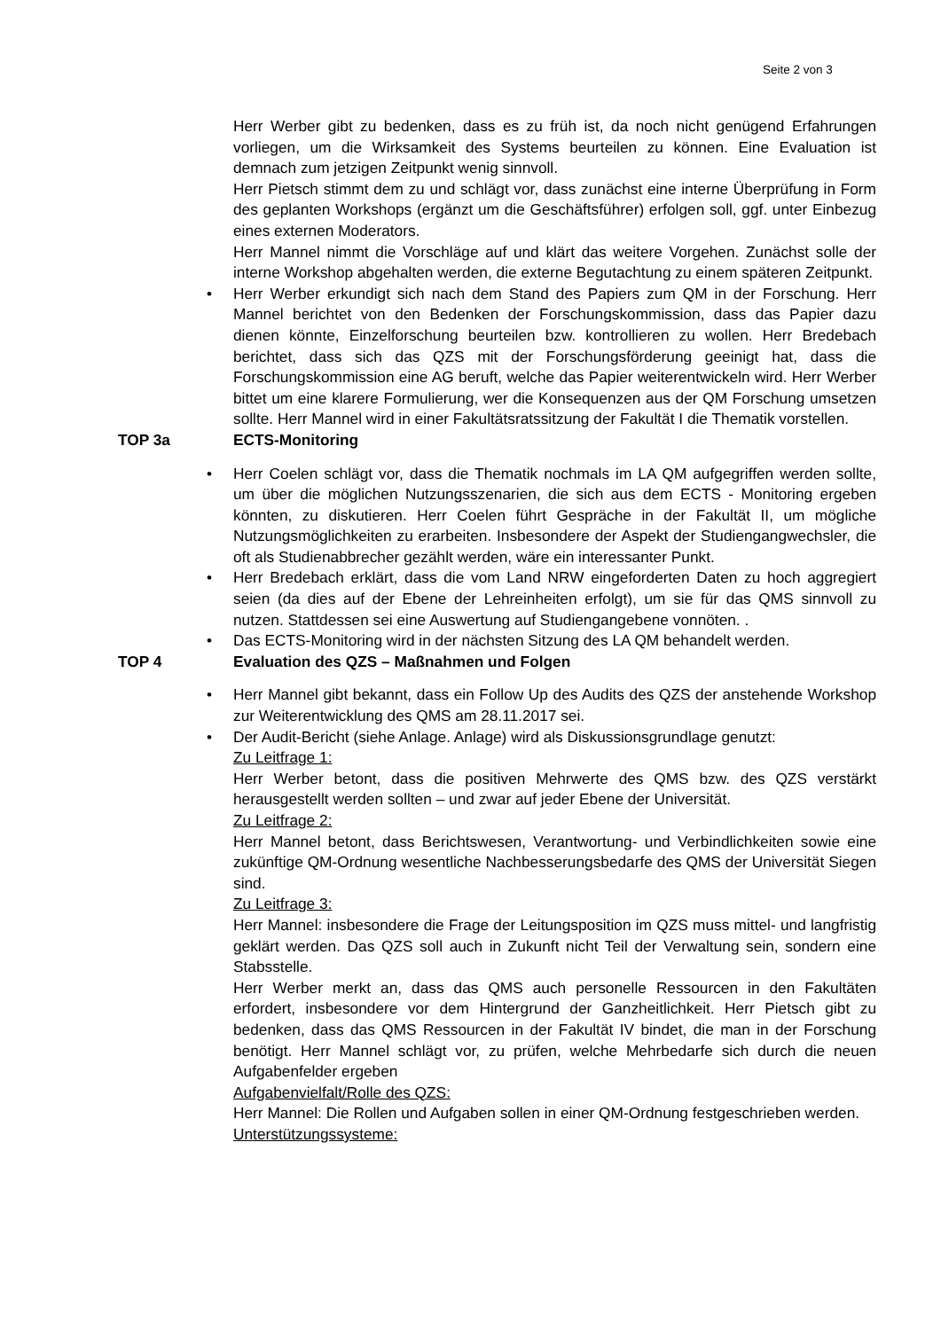Seite 2 von 3
Herr Werber gibt zu bedenken, dass es zu früh ist, da noch nicht genügend Erfahrungen vorliegen, um die Wirksamkeit des Systems beurteilen zu können. Eine Evaluation ist demnach zum jetzigen Zeitpunkt wenig sinnvoll.
Herr Pietsch stimmt dem zu und schlägt vor, dass zunächst eine interne Überprüfung in Form des geplanten Workshops (ergänzt um die Geschäftsführer) erfolgen soll, ggf. unter Einbezug eines externen Moderators.
Herr Mannel nimmt die Vorschläge auf und klärt das weitere Vorgehen. Zunächst solle der interne Workshop abgehalten werden, die externe Begutachtung zu einem späteren Zeitpunkt.
• Herr Werber erkundigt sich nach dem Stand des Papiers zum QM in der Forschung. Herr Mannel berichtet von den Bedenken der Forschungskommission, dass das Papier dazu dienen könnte, Einzelforschung beurteilen bzw. kontrollieren zu wollen. Herr Bredebach berichtet, dass sich das QZS mit der Forschungsförderung geeinigt hat, dass die Forschungskommission eine AG beruft, welche das Papier weiterentwickeln wird. Herr Werber bittet um eine klarere Formulierung, wer die Konsequenzen aus der QM Forschung umsetzen sollte. Herr Mannel wird in einer Fakultätsratssitzung der Fakultät I die Thematik vorstellen.
TOP 3a ECTS-Monitoring
• Herr Coelen schlägt vor, dass die Thematik nochmals im LA QM aufgegriffen werden sollte, um über die möglichen Nutzungsszenarien, die sich aus dem ECTS - Monitoring ergeben könnten, zu diskutieren. Herr Coelen führt Gespräche in der Fakultät II, um mögliche Nutzungsmöglichkeiten zu erarbeiten. Insbesondere der Aspekt der Studiengangwechsler, die oft als Studienabbrecher gezählt werden, wäre ein interessanter Punkt.
• Herr Bredebach erklärt, dass die vom Land NRW eingeforderten Daten zu hoch aggregiert seien (da dies auf der Ebene der Lehreinheiten erfolgt), um sie für das QMS sinnvoll zu nutzen. Stattdessen sei eine Auswertung auf Studiengangebene vonnöten. .
• Das ECTS-Monitoring wird in der nächsten Sitzung des LA QM behandelt werden.
TOP 4 Evaluation des QZS – Maßnahmen und Folgen
• Herr Mannel gibt bekannt, dass ein Follow Up des Audits des QZS der anstehende Workshop zur Weiterentwicklung des QMS am 28.11.2017 sei.
• Der Audit-Bericht (siehe Anlage. Anlage) wird als Diskussionsgrundlage genutzt:
Zu Leitfrage 1:
Herr Werber betont, dass die positiven Mehrwerte des QMS bzw. des QZS verstärkt herausgestellt werden sollten – und zwar auf jeder Ebene der Universität.
Zu Leitfrage 2:
Herr Mannel betont, dass Berichtswesen, Verantwortung- und Verbindlichkeiten sowie eine zukünftige QM-Ordnung wesentliche Nachbesserungsbedarfe des QMS der Universität Siegen sind.
Zu Leitfrage 3:
Herr Mannel: insbesondere die Frage der Leitungsposition im QZS muss mittel- und langfristig geklärt werden. Das QZS soll auch in Zukunft nicht Teil der Verwaltung sein, sondern eine Stabsstelle.
Herr Werber merkt an, dass das QMS auch personelle Ressourcen in den Fakultäten erfordert, insbesondere vor dem Hintergrund der Ganzheitlichkeit. Herr Pietsch gibt zu bedenken, dass das QMS Ressourcen in der Fakultät IV bindet, die man in der Forschung benötigt. Herr Mannel schlägt vor, zu prüfen, welche Mehrbedarfe sich durch die neuen Aufgabenfelder ergeben
Aufgabenvielfalt/Rolle des QZS:
Herr Mannel: Die Rollen und Aufgaben sollen in einer QM-Ordnung festgeschrieben werden.
Unterstützungssysteme: